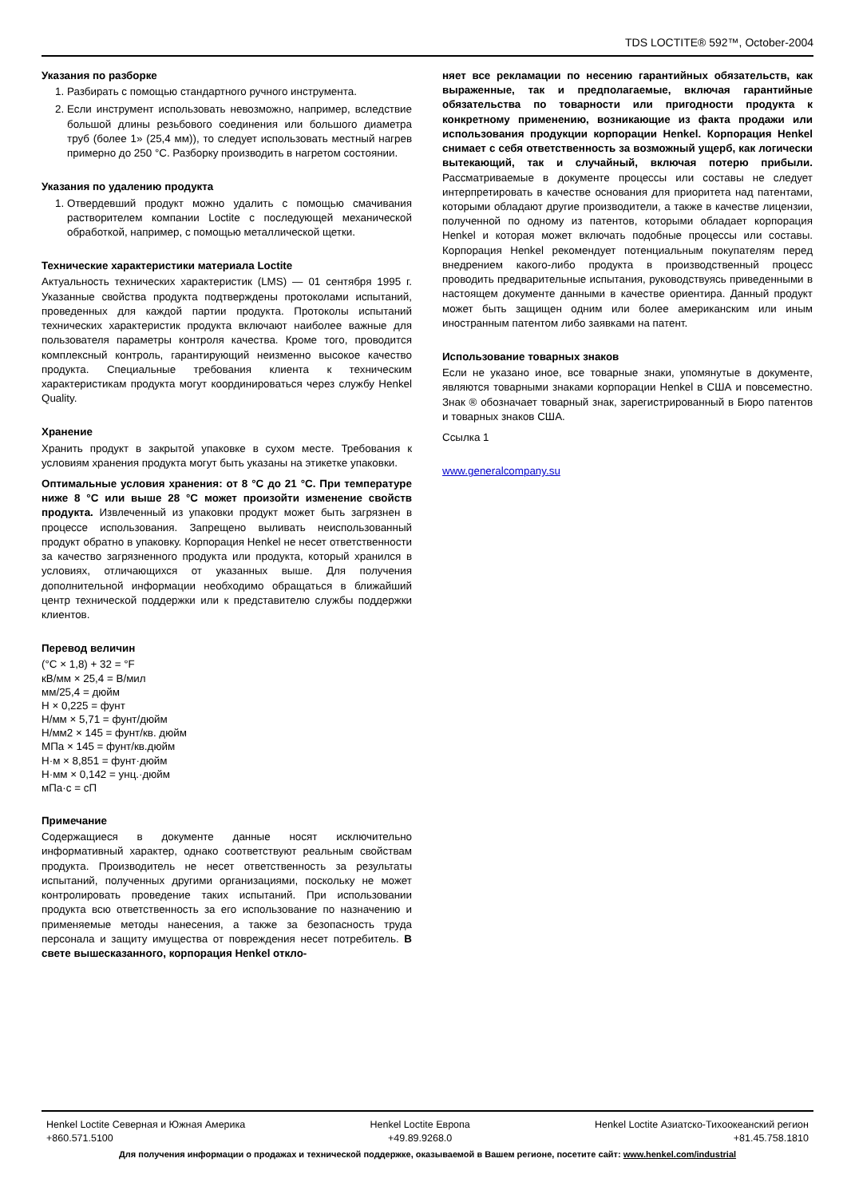TDS LOCTITE® 592™, October-2004
Указания по разборке
1. Разбирать с помощью стандартного ручного инструмента.
2. Если инструмент использовать невозможно, например, вследствие большой длины резьбового соединения или большого диаметра труб (более 1» (25,4 мм)), то следует использовать местный нагрев примерно до 250 °С. Разборку производить в нагретом состоянии.
Указания по удалению продукта
1. Отвердевший продукт можно удалить с помощью смачивания растворителем компании Loctite с последующей механической обработкой, например, с помощью металлической щетки.
Технические характеристики материала Loctite
Актуальность технических характеристик (LMS) — 01 сентября 1995 г. Указанные свойства продукта подтверждены протоколами испытаний, проведенных для каждой партии продукта. Протоколы испытаний технических характеристик продукта включают наиболее важные для пользователя параметры контроля качества. Кроме того, проводится комплексный контроль, гарантирующий неизменно высокое качество продукта. Специальные требования клиента к техническим характеристикам продукта могут координироваться через службу Henkel Quality.
Хранение
Хранить продукт в закрытой упаковке в сухом месте. Требования к условиям хранения продукта могут быть указаны на этикетке упаковки.
Оптимальные условия хранения: от 8 °С до 21 °С. При температуре ниже 8 °С или выше 28 °С может произойти изменение свойств продукта. Извлеченный из упаковки продукт может быть загрязнен в процессе использования. Запрещено выливать неиспользованный продукт обратно в упаковку. Корпорация Henkel не несет ответственности за качество загрязненного продукта или продукта, который хранился в условиях, отличающихся от указанных выше. Для получения дополнительной информации необходимо обращаться в ближайший центр технической поддержки или к представителю службы поддержки клиентов.
Перевод величин
(°C × 1,8) + 32 = °F
кВ/мм × 25,4 = В/мил
мм/25,4 = дюйм
Н × 0,225 = фунт
Н/мм × 5,71 = фунт/дюйм
Н/мм2 × 145 = фунт/кв. дюйм
МПа × 145 = фунт/кв.дюйм
Н·м × 8,851 = фунт·дюйм
Н·мм × 0,142 = унц.·дюйм
мПа·с = сП
Примечание
Содержащиеся в документе данные носят исключительно информативный характер, однако соответствуют реальным свойствам продукта. Производитель не несет ответственность за результаты испытаний, полученных другими организациями, поскольку не может контролировать проведение таких испытаний. При использовании продукта всю ответственность за его использование по назначению и применяемые методы нанесения, а также за безопасность труда персонала и защиту имущества от повреждения несет потребитель. В свете вышесказанного, корпорация Henkel откло-
няет все рекламации по несению гарантийных обязательств, как выраженные, так и предполагаемые, включая гарантийные обязательства по товарности или пригодности продукта к конкретному применению, возникающие из факта продажи или использования продукции корпорации Henkel. Корпорация Henkel снимает с себя ответственность за возможный ущерб, как логически вытекающий, так и случайный, включая потерю прибыли. Рассматриваемые в документе процессы или составы не следует интерпретировать в качестве основания для приоритета над патентами, которыми обладают другие производители, а также в качестве лицензии, полученной по одному из патентов, которыми обладает корпорация Henkel и которая может включать подобные процессы или составы. Корпорация Henkel рекомендует потенциальным покупателям перед внедрением какого-либо продукта в производственный процесс проводить предварительные испытания, руководствуясь приведенными в настоящем документе данными в качестве ориентира. Данный продукт может быть защищен одним или более американским или иным иностранным патентом либо заявками на патент.
Использование товарных знаков
Если не указано иное, все товарные знаки, упомянутые в документе, являются товарными знаками корпорации Henkel в США и повсеместно. Знак ® обозначает товарный знак, зарегистрированный в Бюро патентов и товарных знаков США.
Ссылка 1
www.generalcompany.su
Henkel Loctite Северная и Южная Америка
+860.571.5100 Henkel Loctite Европа
+49.89.9268.0 Henkel Loctite Азиатско-Тихоокеанский регион
+81.45.758.1810
Для получения информации о продажах и технической поддержке, оказываемой в Вашем регионе, посетите сайт: www.henkel.com/industrial